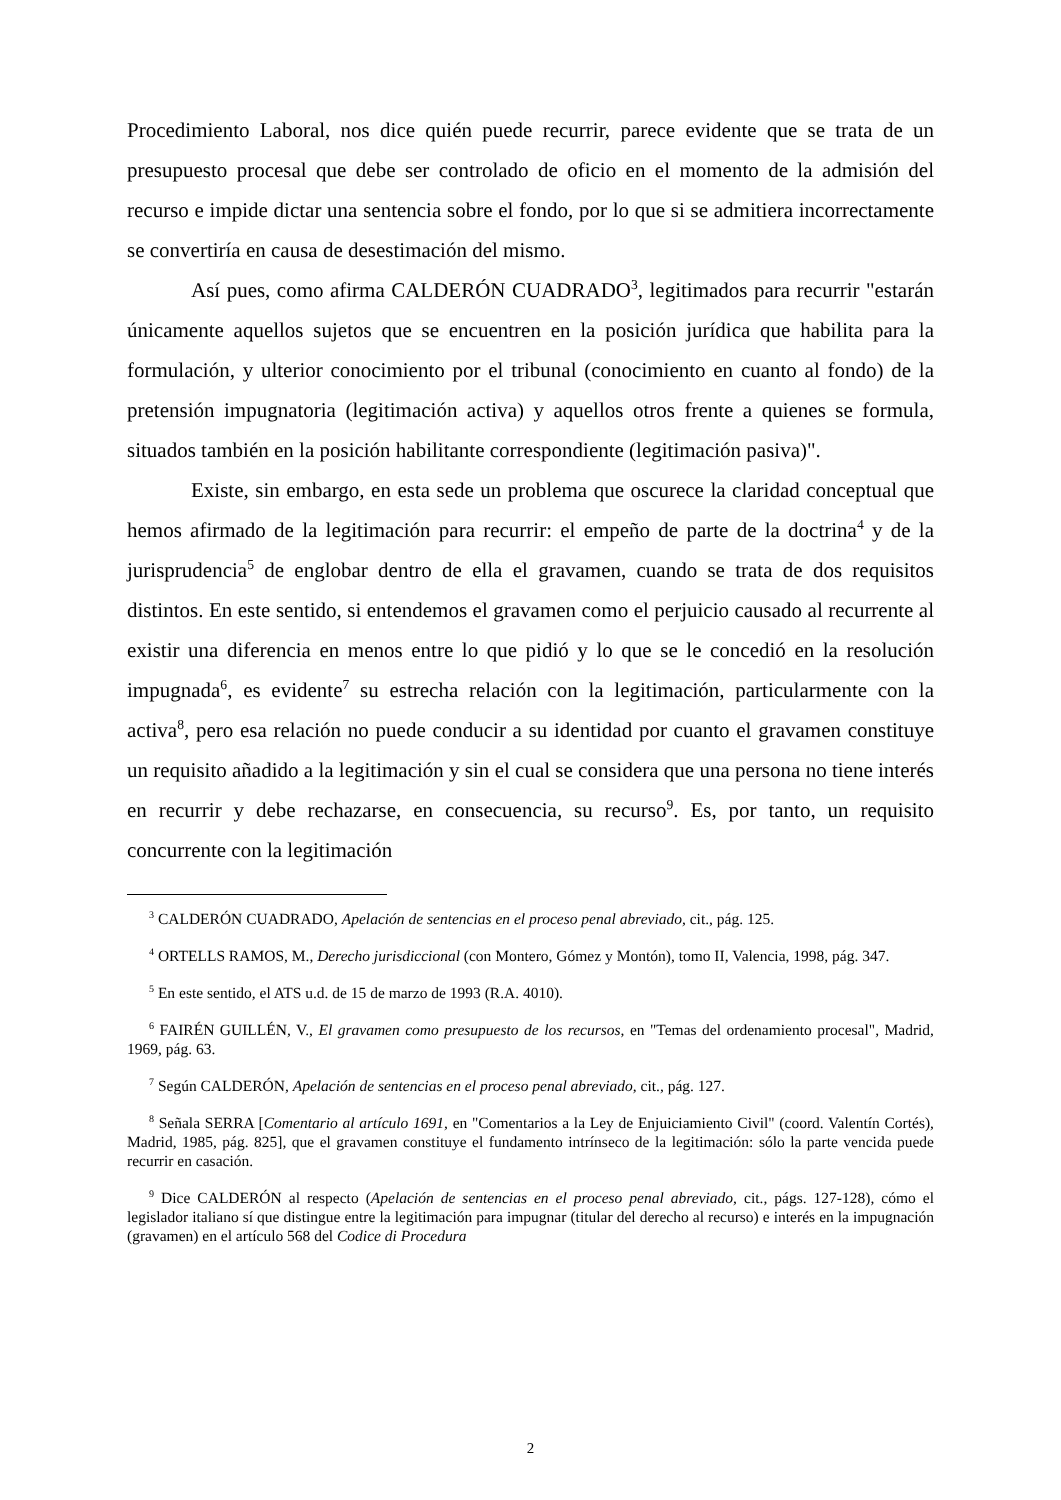Procedimiento Laboral, nos dice quién puede recurrir, parece evidente que se trata de un presupuesto procesal que debe ser controlado de oficio en el momento de la admisión del recurso e impide dictar una sentencia sobre el fondo, por lo que si se admitiera incorrectamente se convertiría en causa de desestimación del mismo.
Así pues, como afirma CALDERÓN CUADRADO<sup>3</sup>, legitimados para recurrir "estarán únicamente aquellos sujetos que se encuentren en la posición jurídica que habilita para la formulación, y ulterior conocimiento por el tribunal (conocimiento en cuanto al fondo) de la pretensión impugnatoria (legitimación activa) y aquellos otros frente a quienes se formula, situados también en la posición habilitante correspondiente (legitimación pasiva)".
Existe, sin embargo, en esta sede un problema que oscurece la claridad conceptual que hemos afirmado de la legitimación para recurrir: el empeño de parte de la doctrina<sup>4</sup> y de la jurisprudencia<sup>5</sup> de englobar dentro de ella el gravamen, cuando se trata de dos requisitos distintos. En este sentido, si entendemos el gravamen como el perjuicio causado al recurrente al existir una diferencia en menos entre lo que pidió y lo que se le concedió en la resolución impugnada<sup>6</sup>, es evidente<sup>7</sup> su estrecha relación con la legitimación, particularmente con la activa<sup>8</sup>, pero esa relación no puede conducir a su identidad por cuanto el gravamen constituye un requisito añadido a la legitimación y sin el cual se considera que una persona no tiene interés en recurrir y debe rechazarse, en consecuencia, su recurso<sup>9</sup>. Es, por tanto, un requisito concurrente con la legitimación
<sup>3</sup> CALDERÓN CUADRADO, Apelación de sentencias en el proceso penal abreviado, cit., pág. 125.
<sup>4</sup> ORTELLS RAMOS, M., Derecho jurisdiccional (con Montero, Gómez y Montón), tomo II, Valencia, 1998, pág. 347.
<sup>5</sup> En este sentido, el ATS u.d. de 15 de marzo de 1993 (R.A. 4010).
<sup>6</sup> FAIRÉN GUILLÉN, V., El gravamen como presupuesto de los recursos, en "Temas del ordenamiento procesal", Madrid, 1969, pág. 63.
<sup>7</sup> Según CALDERÓN, Apelación de sentencias en el proceso penal abreviado, cit., pág. 127.
<sup>8</sup> Señala SERRA [Comentario al artículo 1691, en "Comentarios a la Ley de Enjuiciamiento Civil" (coord. Valentín Cortés), Madrid, 1985, pág. 825], que el gravamen constituye el fundamento intrínseco de la legitimación: sólo la parte vencida puede recurrir en casación.
<sup>9</sup> Dice CALDERÓN al respecto (Apelación de sentencias en el proceso penal abreviado, cit., págs. 127-128), cómo el legislador italiano sí que distingue entre la legitimación para impugnar (titular del derecho al recurso) e interés en la impugnación (gravamen) en el artículo 568 del Codice di Procedura
2